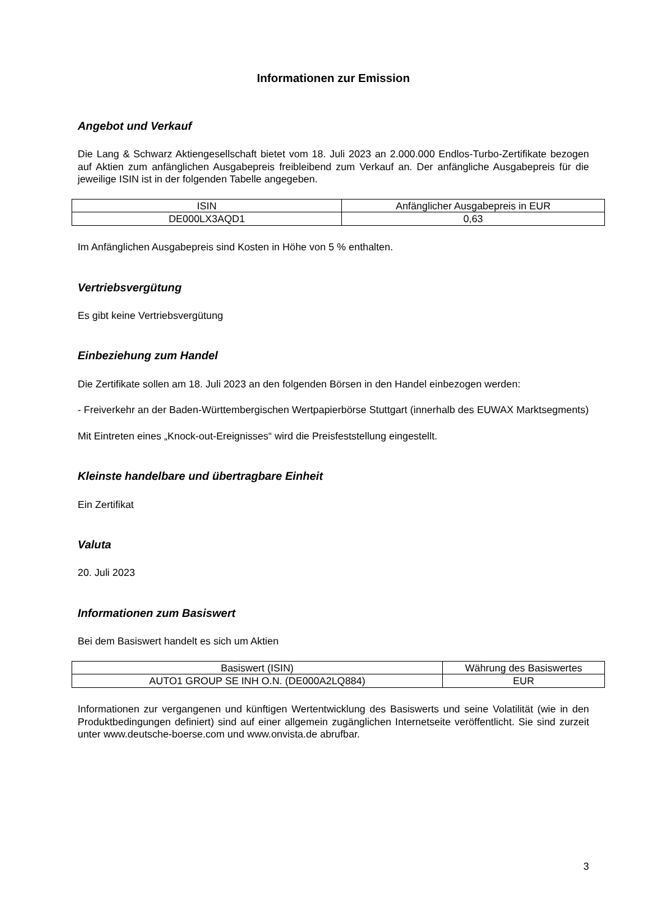Informationen zur Emission
Angebot und Verkauf
Die Lang & Schwarz Aktiengesellschaft bietet vom 18. Juli 2023 an 2.000.000 Endlos-Turbo-Zertifikate bezogen auf Aktien zum anfänglichen Ausgabepreis freibleibend zum Verkauf an. Der anfängliche Ausgabepreis für die jeweilige ISIN ist in der folgenden Tabelle angegeben.
| ISIN | Anfänglicher Ausgabepreis in EUR |
| --- | --- |
| DE000LX3AQD1 | 0,63 |
Im Anfänglichen Ausgabepreis sind Kosten in Höhe von 5 % enthalten.
Vertriebsvergütung
Es gibt keine Vertriebsvergütung
Einbeziehung zum Handel
Die Zertifikate sollen am 18. Juli 2023 an den folgenden Börsen in den Handel einbezogen werden:
- Freiverkehr an der Baden-Württembergischen Wertpapierbörse Stuttgart (innerhalb des EUWAX Marktsegments)
Mit Eintreten eines „Knock-out-Ereignisses“ wird die Preisfeststellung eingestellt.
Kleinste handelbare und übertragbare Einheit
Ein Zertifikat
Valuta
20. Juli 2023
Informationen zum Basiswert
Bei dem Basiswert handelt es sich um Aktien
| Basiswert (ISIN) | Währung des Basiswertes |
| --- | --- |
| AUTO1 GROUP SE INH O.N. (DE000A2LQ884) | EUR |
Informationen zur vergangenen und künftigen Wertentwicklung des Basiswerts und seine Volatilität (wie in den Produktbedingungen definiert) sind auf einer allgemein zugänglichen Internetseite veröffentlicht. Sie sind zurzeit unter www.deutsche-boerse.com und www.onvista.de abrufbar.
3